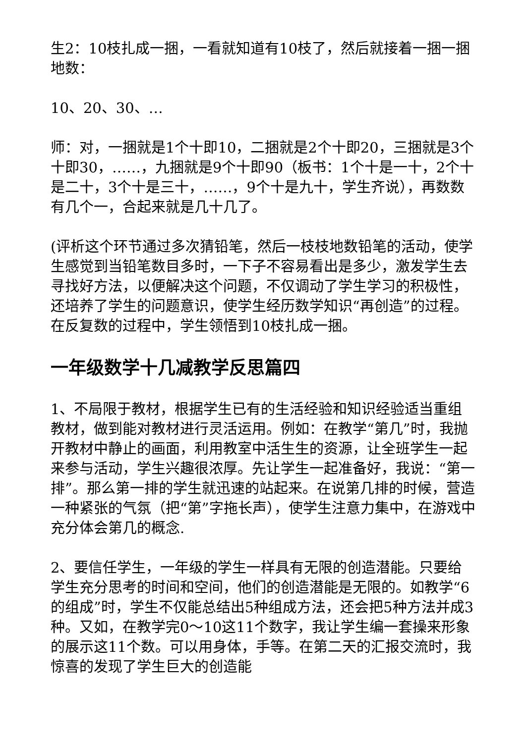生2：10枝扎成一捆，一看就知道有10枝了，然后就接着一捆一捆地数：
10、20、30、…
师：对，一捆就是1个十即10，二捆就是2个十即20，三捆就是3个十即30，……，九捆就是9个十即90（板书：1个十是一十，2个十是二十，3个十是三十，……，9个十是九十，学生齐说），再数数有几个一，合起来就是几十几了。
(评析这个环节通过多次猜铅笔，然后一枝枝地数铅笔的活动，使学生感觉到当铅笔数目多时，一下子不容易看出是多少，激发学生去寻找好方法，以便解决这个问题，不仅调动了学生学习的积极性，还培养了学生的问题意识，使学生经历数学知识“再创造”的过程。在反复数的过程中，学生领悟到10枝扎成一捆。
一年级数学十几减教学反思篇四
1、不局限于教材，根据学生已有的生活经验和知识经验适当重组教材，做到能对教材进行灵活运用。例如：在教学“第几”时，我抛开教材中静止的画面，利用教室中活生生的资源，让全班学生一起来参与活动，学生兴趣很浓厚。先让学生一起准备好，我说：“第一排”。那么第一排的学生就迅速的站起来。在说第几排的时候，营造一种紧张的气氛（把“第”字拖长声），使学生注意力集中，在游戏中充分体会第几的概念.
2、要信任学生，一年级的学生一样具有无限的创造潜能。只要给学生充分思考的时间和空间，他们的创造潜能是无限的。如教学“6的组成”时，学生不仅能总结出5种组成方法，还会把5种方法并成3种。又如，在教学完0～10这11个数字，我让学生编一套操来形象的展示这11个数。可以用身体，手等。在第二天的汇报交流时，我惊喜的发现了学生巨大的创造能